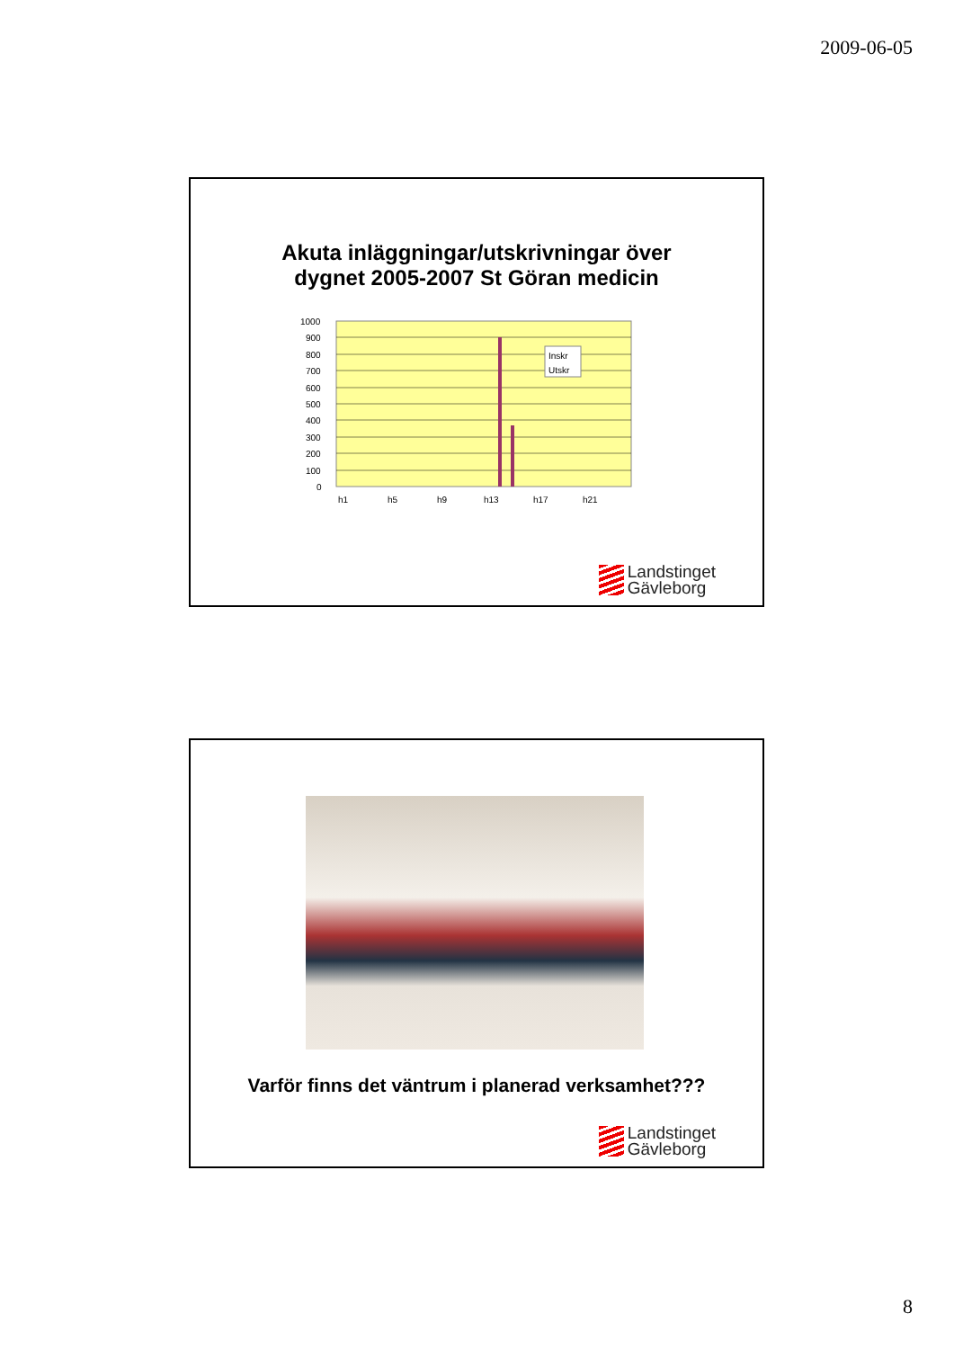2009-06-05
Akuta inläggningar/utskrivningar över
dygnet 2005-2007 St Göran medicin
1000
900
800
700
600
500
400
300
200
100
0
Inskr
Utskr
h1
h5
h9
h13
h17
h21
Landstinget
Gävleborg
Varför finns det väntrum i planerad verksamhet???
Landstinget
Gävleborg
8